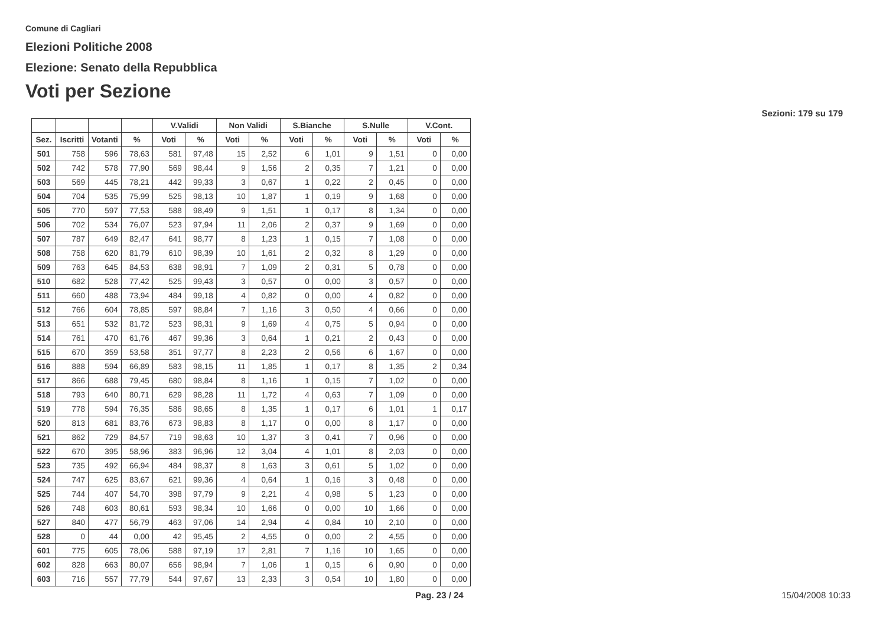Comune di Cagliari
Elezioni Politiche 2008
Elezione: Senato della Repubblica
Voti per Sezione
Sezioni: 179 su 179
| | | | | V.Validi | | Non Validi | | S.Bianche | | S.Nulle | | V.Cont. | |
| --- | --- | --- | --- | --- | --- | --- | --- | --- | --- | --- | --- | --- | --- |
| Sez. | Iscritti | Votanti | % | Voti | % | Voti | % | Voti | % | Voti | % | Voti | % |
| 501 | 758 | 596 | 78,63 | 581 | 97,48 | 15 | 2,52 | 6 | 1,01 | 9 | 1,51 | 0 | 0,00 |
| 502 | 742 | 578 | 77,90 | 569 | 98,44 | 9 | 1,56 | 2 | 0,35 | 7 | 1,21 | 0 | 0,00 |
| 503 | 569 | 445 | 78,21 | 442 | 99,33 | 3 | 0,67 | 1 | 0,22 | 2 | 0,45 | 0 | 0,00 |
| 504 | 704 | 535 | 75,99 | 525 | 98,13 | 10 | 1,87 | 1 | 0,19 | 9 | 1,68 | 0 | 0,00 |
| 505 | 770 | 597 | 77,53 | 588 | 98,49 | 9 | 1,51 | 1 | 0,17 | 8 | 1,34 | 0 | 0,00 |
| 506 | 702 | 534 | 76,07 | 523 | 97,94 | 11 | 2,06 | 2 | 0,37 | 9 | 1,69 | 0 | 0,00 |
| 507 | 787 | 649 | 82,47 | 641 | 98,77 | 8 | 1,23 | 1 | 0,15 | 7 | 1,08 | 0 | 0,00 |
| 508 | 758 | 620 | 81,79 | 610 | 98,39 | 10 | 1,61 | 2 | 0,32 | 8 | 1,29 | 0 | 0,00 |
| 509 | 763 | 645 | 84,53 | 638 | 98,91 | 7 | 1,09 | 2 | 0,31 | 5 | 0,78 | 0 | 0,00 |
| 510 | 682 | 528 | 77,42 | 525 | 99,43 | 3 | 0,57 | 0 | 0,00 | 3 | 0,57 | 0 | 0,00 |
| 511 | 660 | 488 | 73,94 | 484 | 99,18 | 4 | 0,82 | 0 | 0,00 | 4 | 0,82 | 0 | 0,00 |
| 512 | 766 | 604 | 78,85 | 597 | 98,84 | 7 | 1,16 | 3 | 0,50 | 4 | 0,66 | 0 | 0,00 |
| 513 | 651 | 532 | 81,72 | 523 | 98,31 | 9 | 1,69 | 4 | 0,75 | 5 | 0,94 | 0 | 0,00 |
| 514 | 761 | 470 | 61,76 | 467 | 99,36 | 3 | 0,64 | 1 | 0,21 | 2 | 0,43 | 0 | 0,00 |
| 515 | 670 | 359 | 53,58 | 351 | 97,77 | 8 | 2,23 | 2 | 0,56 | 6 | 1,67 | 0 | 0,00 |
| 516 | 888 | 594 | 66,89 | 583 | 98,15 | 11 | 1,85 | 1 | 0,17 | 8 | 1,35 | 2 | 0,34 |
| 517 | 866 | 688 | 79,45 | 680 | 98,84 | 8 | 1,16 | 1 | 0,15 | 7 | 1,02 | 0 | 0,00 |
| 518 | 793 | 640 | 80,71 | 629 | 98,28 | 11 | 1,72 | 4 | 0,63 | 7 | 1,09 | 0 | 0,00 |
| 519 | 778 | 594 | 76,35 | 586 | 98,65 | 8 | 1,35 | 1 | 0,17 | 6 | 1,01 | 1 | 0,17 |
| 520 | 813 | 681 | 83,76 | 673 | 98,83 | 8 | 1,17 | 0 | 0,00 | 8 | 1,17 | 0 | 0,00 |
| 521 | 862 | 729 | 84,57 | 719 | 98,63 | 10 | 1,37 | 3 | 0,41 | 7 | 0,96 | 0 | 0,00 |
| 522 | 670 | 395 | 58,96 | 383 | 96,96 | 12 | 3,04 | 4 | 1,01 | 8 | 2,03 | 0 | 0,00 |
| 523 | 735 | 492 | 66,94 | 484 | 98,37 | 8 | 1,63 | 3 | 0,61 | 5 | 1,02 | 0 | 0,00 |
| 524 | 747 | 625 | 83,67 | 621 | 99,36 | 4 | 0,64 | 1 | 0,16 | 3 | 0,48 | 0 | 0,00 |
| 525 | 744 | 407 | 54,70 | 398 | 97,79 | 9 | 2,21 | 4 | 0,98 | 5 | 1,23 | 0 | 0,00 |
| 526 | 748 | 603 | 80,61 | 593 | 98,34 | 10 | 1,66 | 0 | 0,00 | 10 | 1,66 | 0 | 0,00 |
| 527 | 840 | 477 | 56,79 | 463 | 97,06 | 14 | 2,94 | 4 | 0,84 | 10 | 2,10 | 0 | 0,00 |
| 528 | 0 | 44 | 0,00 | 42 | 95,45 | 2 | 4,55 | 0 | 0,00 | 2 | 4,55 | 0 | 0,00 |
| 601 | 775 | 605 | 78,06 | 588 | 97,19 | 17 | 2,81 | 7 | 1,16 | 10 | 1,65 | 0 | 0,00 |
| 602 | 828 | 663 | 80,07 | 656 | 98,94 | 7 | 1,06 | 1 | 0,15 | 6 | 0,90 | 0 | 0,00 |
| 603 | 716 | 557 | 77,79 | 544 | 97,67 | 13 | 2,33 | 3 | 0,54 | 10 | 1,80 | 0 | 0,00 |
Pag. 23 / 24 15/04/2008 10:33